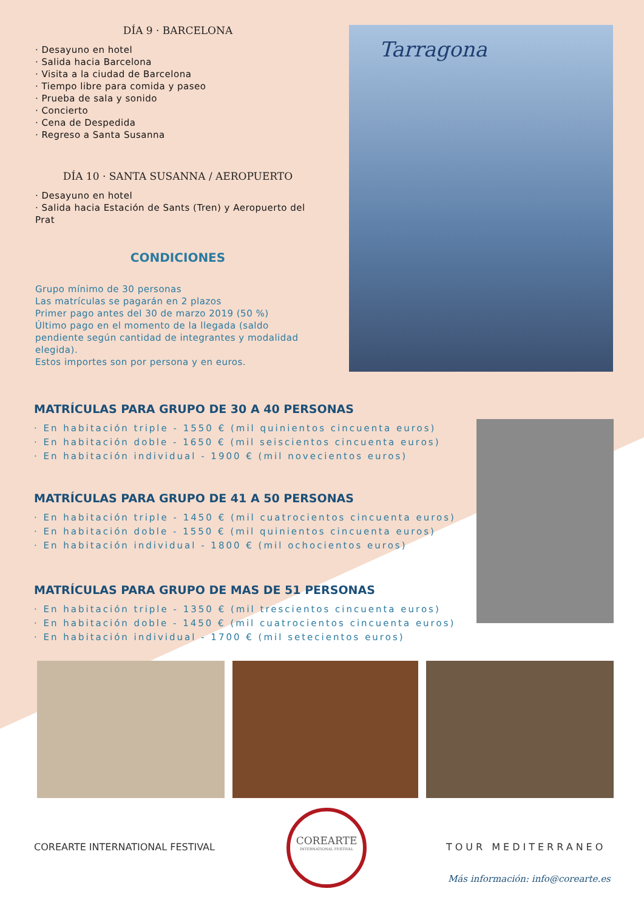DÍA 9 · BARCELONA
· Desayuno en hotel
· Salida hacia Barcelona
· Visita a la ciudad de Barcelona
· Tiempo libre para comida y paseo
· Prueba de sala y sonido
· Concierto
· Cena de Despedida
· Regreso a Santa Susanna
DÍA 10 · SANTA SUSANNA / AEROPUERTO
· Desayuno en hotel
· Salida hacia Estación de Sants (Tren) y Aeropuerto del Prat
CONDICIONES
Grupo mínimo de 30 personas
Las matrículas se pagarán en 2 plazos
Primer pago antes del 30 de marzo 2019 (50 %)
Último pago en el momento de la llegada (saldo pendiente según cantidad de integrantes y modalidad elegida).
Estos importes son por persona y en euros.
Tarragona
MATRÍCULAS PARA GRUPO DE 30 A 40 PERSONAS
· En habitación triple - 1550 € (mil quinientos cincuenta euros)
· En habitación doble - 1650 € (mil seiscientos cincuenta euros)
· En habitación individual - 1900 € (mil novecientos euros)
MATRÍCULAS PARA GRUPO DE 41 A 50 PERSONAS
· En habitación triple - 1450 € (mil cuatrocientos cincuenta euros)
· En habitación doble - 1550 € (mil quinientos cincuenta euros)
· En habitación individual - 1800 € (mil ochocientos euros)
MATRÍCULAS PARA GRUPO DE MAS DE 51 PERSONAS
· En habitación triple - 1350 € (mil trescientos cincuenta euros)
· En habitación doble - 1450 € (mil cuatrocientos cincuenta euros)
· En habitación individual - 1700 € (mil setecientos euros)
COREARTE INTERNATIONAL FESTIVAL
COREARTE
INTERNATIONAL FESTIVAL
TOUR MEDITERRANEO
Más información: info@corearte.es